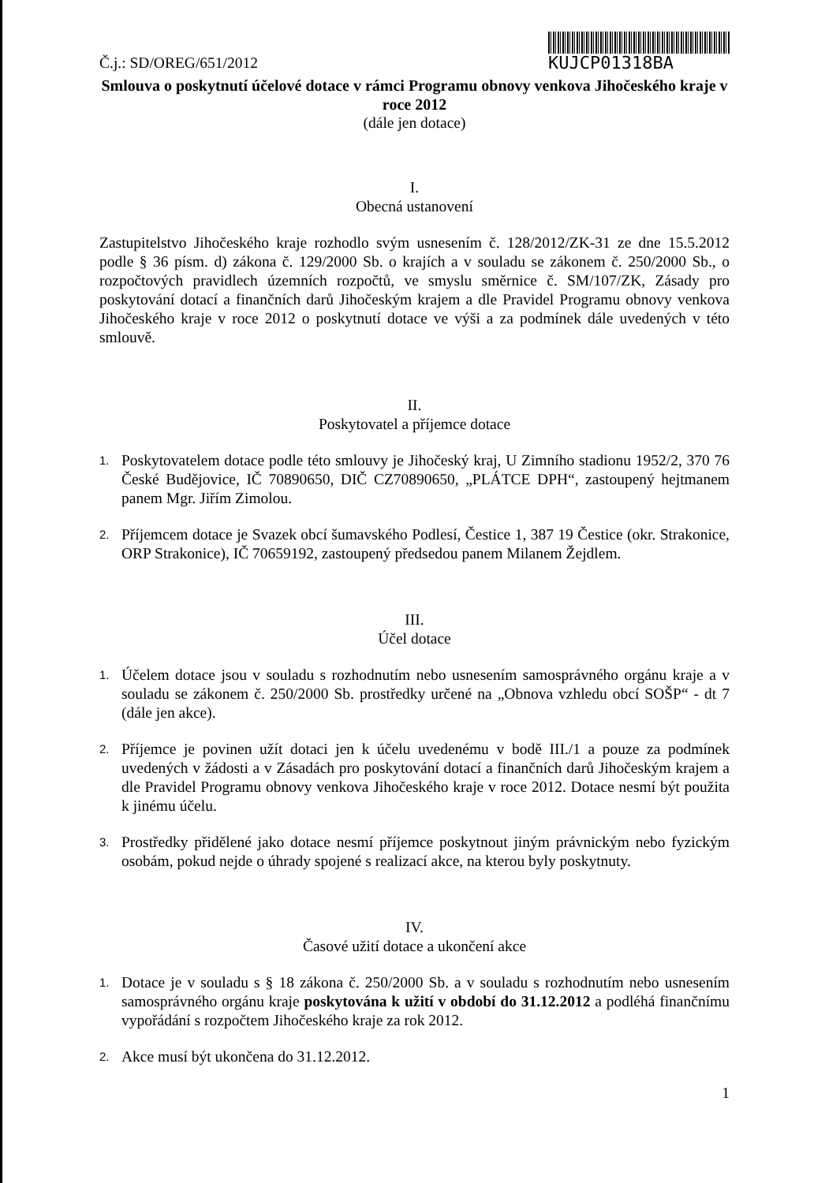Č.j.: SD/OREG/651/2012
KUJCP01318BA
Smlouva o poskytnutí účelové dotace v rámci Programu obnovy venkova Jihočeského kraje v roce 2012
(dále jen dotace)
I.
Obecná ustanovení
Zastupitelstvo Jihočeského kraje rozhodlo svým usnesením č. 128/2012/ZK-31 ze dne 15.5.2012 podle § 36 písm. d) zákona č. 129/2000 Sb. o krajích a v souladu se zákonem č. 250/2000 Sb., o rozpočtových pravidlech územních rozpočtů, ve smyslu směrnice č. SM/107/ZK, Zásady pro poskytování dotací a finančních darů Jihočeským krajem a dle Pravidel Programu obnovy venkova Jihočeského kraje v roce 2012 o poskytnutí dotace ve výši a za podmínek dále uvedených v této smlouvě.
II.
Poskytovatel a příjemce dotace
1.
Poskytovatelem dotace podle této smlouvy je Jihočeský kraj, U Zimního stadionu 1952/2, 370 76 České Budějovice, IČ 70890650, DIČ CZ70890650, „PLÁTCE DPH“, zastoupený hejtmanem panem Mgr. Jiřím Zimolou.
2.
Příjemcem dotace je Svazek obcí šumavského Podlesí, Čestice 1, 387 19 Čestice (okr. Strakonice, ORP Strakonice), IČ 70659192, zastoupený předsedou panem Milanem Žejdlem.
III.
Účel dotace
1.
Účelem dotace jsou v souladu s rozhodnutím nebo usnesením samosprávného orgánu kraje a v souladu se zákonem č. 250/2000 Sb. prostředky určené na „Obnova vzhledu obcí SOŠP“ - dt 7 (dále jen akce).
2.
Příjemce je povinen užít dotaci jen k účelu uvedenému v bodě III./1 a pouze za podmínek uvedených v žádosti a v Zásadách pro poskytování dotací a finančních darů Jihočeským krajem a dle Pravidel Programu obnovy venkova Jihočeského kraje v roce 2012. Dotace nesmí být použita k jinému účelu.
3.
Prostředky přidělené jako dotace nesmí příjemce poskytnout jiným právnickým nebo fyzickým osobám, pokud nejde o úhrady spojené s realizací akce, na kterou byly poskytnuty.
IV.
Časové užití dotace a ukončení akce
1.
Dotace je v souladu s § 18 zákona č. 250/2000 Sb. a v souladu s rozhodnutím nebo usnesením samosprávného orgánu kraje poskytována k užití v období do 31.12.2012 a podléhá finančnímu vypořádání s rozpočtem Jihočeského kraje za rok 2012.
2.
Akce musí být ukončena do 31.12.2012.
1